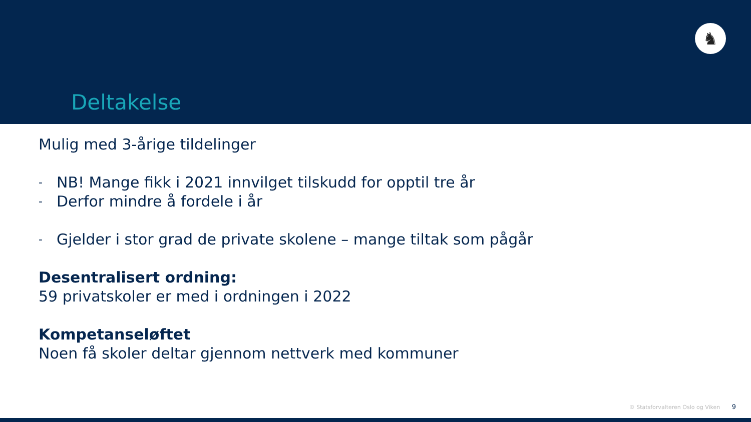Deltakelse
♞
Mulig med 3-årige tildelinger
- NB! Mange fikk i 2021 innvilget tilskudd for opptil tre år
- Derfor mindre å fordele i år
- Gjelder i stor grad de private skolene – mange tiltak som pågår
Desentralisert ordning:
59 privatskoler er med i ordningen i 2022
Kompetanseløftet
Noen få skoler deltar gjennom nettverk med kommuner
© Statsforvalteren Oslo og Viken 9